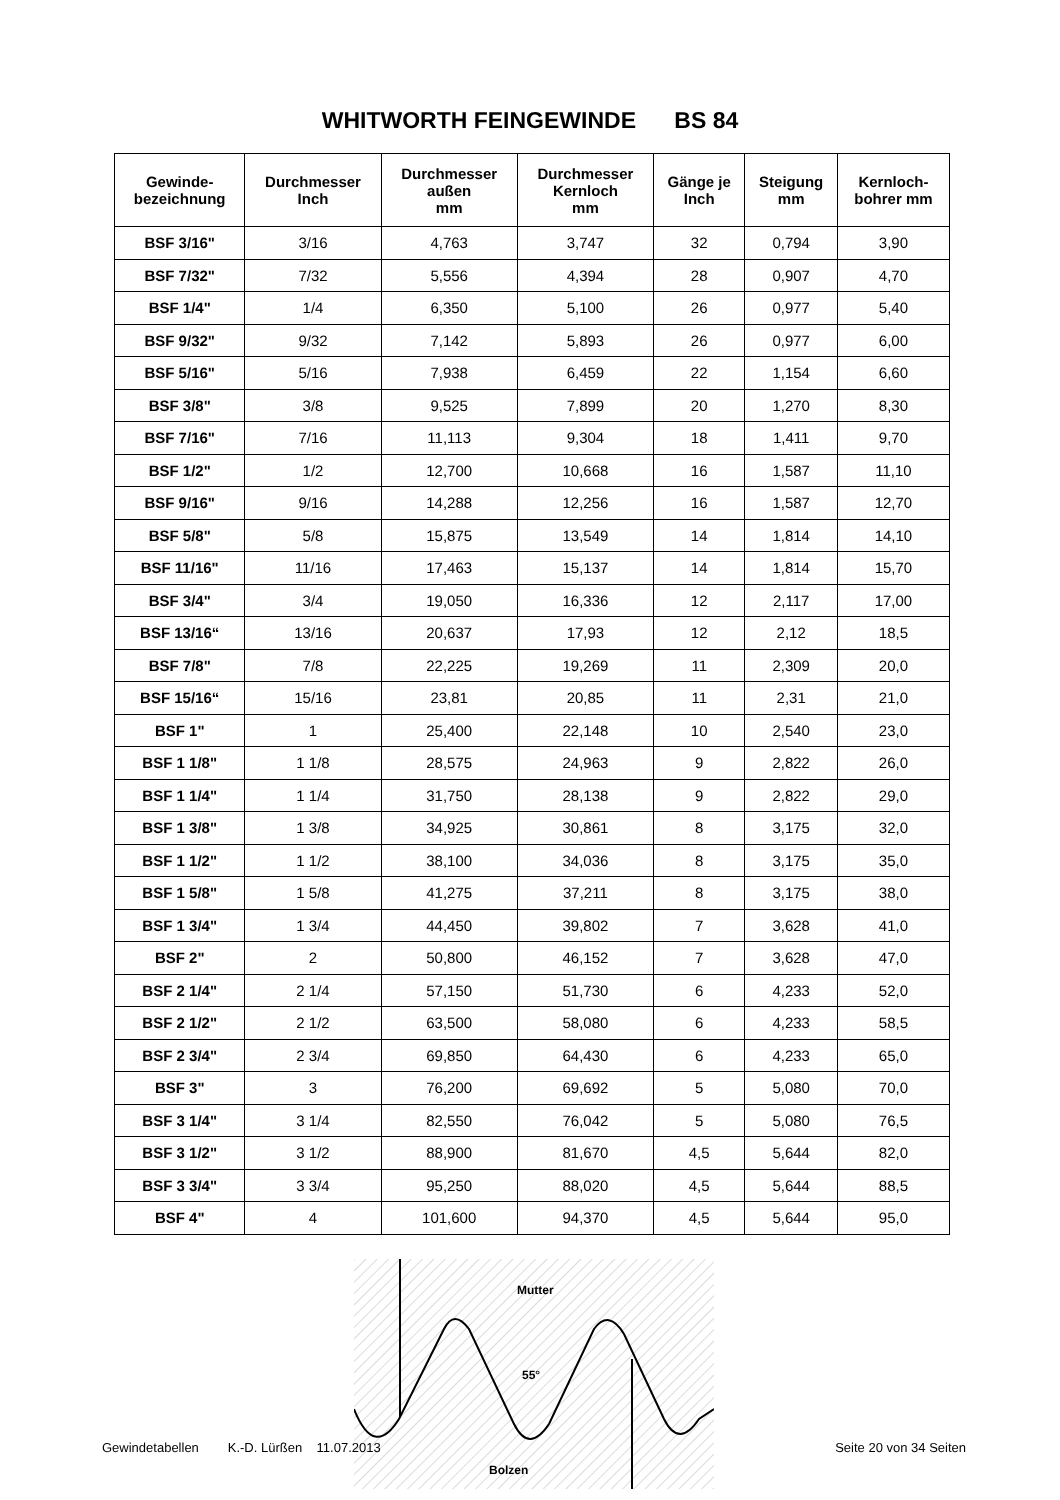WHITWORTH FEINGEWINDE BS 84
| Gewinde- bezeichnung | Durchmesser Inch | Durchmesser außen mm | Durchmesser Kernloch mm | Gänge je Inch | Steigung mm | Kernloch- bohrer mm |
| --- | --- | --- | --- | --- | --- | --- |
| BSF 3/16" | 3/16 | 4,763 | 3,747 | 32 | 0,794 | 3,90 |
| BSF 7/32" | 7/32 | 5,556 | 4,394 | 28 | 0,907 | 4,70 |
| BSF 1/4" | 1/4 | 6,350 | 5,100 | 26 | 0,977 | 5,40 |
| BSF 9/32" | 9/32 | 7,142 | 5,893 | 26 | 0,977 | 6,00 |
| BSF 5/16" | 5/16 | 7,938 | 6,459 | 22 | 1,154 | 6,60 |
| BSF 3/8" | 3/8 | 9,525 | 7,899 | 20 | 1,270 | 8,30 |
| BSF 7/16" | 7/16 | 11,113 | 9,304 | 18 | 1,411 | 9,70 |
| BSF 1/2" | 1/2 | 12,700 | 10,668 | 16 | 1,587 | 11,10 |
| BSF 9/16" | 9/16 | 14,288 | 12,256 | 16 | 1,587 | 12,70 |
| BSF 5/8" | 5/8 | 15,875 | 13,549 | 14 | 1,814 | 14,10 |
| BSF 11/16" | 11/16 | 17,463 | 15,137 | 14 | 1,814 | 15,70 |
| BSF 3/4" | 3/4 | 19,050 | 16,336 | 12 | 2,117 | 17,00 |
| BSF 13/16“ | 13/16 | 20,637 | 17,93 | 12 | 2,12 | 18,5 |
| BSF 7/8" | 7/8 | 22,225 | 19,269 | 11 | 2,309 | 20,0 |
| BSF 15/16“ | 15/16 | 23,81 | 20,85 | 11 | 2,31 | 21,0 |
| BSF 1" | 1 | 25,400 | 22,148 | 10 | 2,540 | 23,0 |
| BSF 1 1/8" | 1 1/8 | 28,575 | 24,963 | 9 | 2,822 | 26,0 |
| BSF 1 1/4" | 1 1/4 | 31,750 | 28,138 | 9 | 2,822 | 29,0 |
| BSF 1 3/8" | 1 3/8 | 34,925 | 30,861 | 8 | 3,175 | 32,0 |
| BSF 1 1/2" | 1 1/2 | 38,100 | 34,036 | 8 | 3,175 | 35,0 |
| BSF 1 5/8" | 1 5/8 | 41,275 | 37,211 | 8 | 3,175 | 38,0 |
| BSF 1 3/4" | 1 3/4 | 44,450 | 39,802 | 7 | 3,628 | 41,0 |
| BSF 2" | 2 | 50,800 | 46,152 | 7 | 3,628 | 47,0 |
| BSF 2 1/4" | 2 1/4 | 57,150 | 51,730 | 6 | 4,233 | 52,0 |
| BSF 2 1/2" | 2 1/2 | 63,500 | 58,080 | 6 | 4,233 | 58,5 |
| BSF 2 3/4" | 2 3/4 | 69,850 | 64,430 | 6 | 4,233 | 65,0 |
| BSF 3" | 3 | 76,200 | 69,692 | 5 | 5,080 | 70,0 |
| BSF 3 1/4" | 3 1/4 | 82,550 | 76,042 | 5 | 5,080 | 76,5 |
| BSF 3 1/2" | 3 1/2 | 88,900 | 81,670 | 4,5 | 5,644 | 82,0 |
| BSF 3 3/4" | 3 3/4 | 95,250 | 88,020 | 4,5 | 5,644 | 88,5 |
| BSF 4" | 4 | 101,600 | 94,370 | 4,5 | 5,644 | 95,0 |
Mutter
55°
Bolzen
Gewindetabellen K.-D. Lürßen 11.07.2013 Seite 20 von 34 Seiten